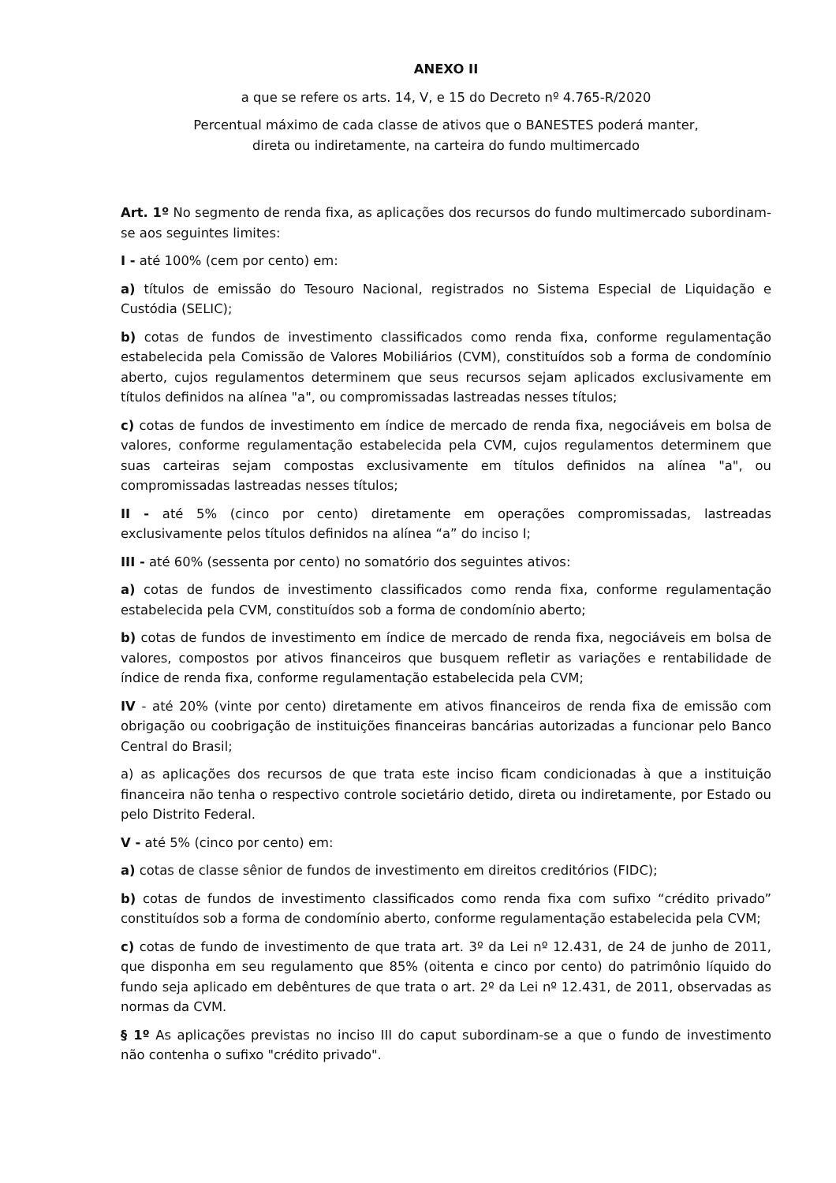ANEXO II
a que se refere os arts. 14, V, e 15 do Decreto nº 4.765-R/2020
Percentual máximo de cada classe de ativos que o BANESTES poderá manter,
direta ou indiretamente, na carteira do fundo multimercado
Art. 1º No segmento de renda fixa, as aplicações dos recursos do fundo multimercado subordinam-se aos seguintes limites:
I - até 100% (cem por cento) em:
a) títulos de emissão do Tesouro Nacional, registrados no Sistema Especial de Liquidação e Custódia (SELIC);
b) cotas de fundos de investimento classificados como renda fixa, conforme regulamentação estabelecida pela Comissão de Valores Mobiliários (CVM), constituídos sob a forma de condomínio aberto, cujos regulamentos determinem que seus recursos sejam aplicados exclusivamente em títulos definidos na alínea "a", ou compromissadas lastreadas nesses títulos;
c) cotas de fundos de investimento em índice de mercado de renda fixa, negociáveis em bolsa de valores, conforme regulamentação estabelecida pela CVM, cujos regulamentos determinem que suas carteiras sejam compostas exclusivamente em títulos definidos na alínea "a", ou compromissadas lastreadas nesses títulos;
II - até 5% (cinco por cento) diretamente em operações compromissadas, lastreadas exclusivamente pelos títulos definidos na alínea “a” do inciso I;
III - até 60% (sessenta por cento) no somatório dos seguintes ativos:
a) cotas de fundos de investimento classificados como renda fixa, conforme regulamentação estabelecida pela CVM, constituídos sob a forma de condomínio aberto;
b) cotas de fundos de investimento em índice de mercado de renda fixa, negociáveis em bolsa de valores, compostos por ativos financeiros que busquem refletir as variações e rentabilidade de índice de renda fixa, conforme regulamentação estabelecida pela CVM;
IV - até 20% (vinte por cento) diretamente em ativos financeiros de renda fixa de emissão com obrigação ou coobrigação de instituições financeiras bancárias autorizadas a funcionar pelo Banco Central do Brasil;
a) as aplicações dos recursos de que trata este inciso ficam condicionadas à que a instituição financeira não tenha o respectivo controle societário detido, direta ou indiretamente, por Estado ou pelo Distrito Federal.
V - até 5% (cinco por cento) em:
a) cotas de classe sênior de fundos de investimento em direitos creditórios (FIDC);
b) cotas de fundos de investimento classificados como renda fixa com sufixo “crédito privado” constituídos sob a forma de condomínio aberto, conforme regulamentação estabelecida pela CVM;
c) cotas de fundo de investimento de que trata art. 3º da Lei nº 12.431, de 24 de junho de 2011, que disponha em seu regulamento que 85% (oitenta e cinco por cento) do patrimônio líquido do fundo seja aplicado em debêntures de que trata o art. 2º da Lei nº 12.431, de 2011, observadas as normas da CVM.
§ 1º As aplicações previstas no inciso III do caput subordinam-se a que o fundo de investimento não contenha o sufixo "crédito privado".